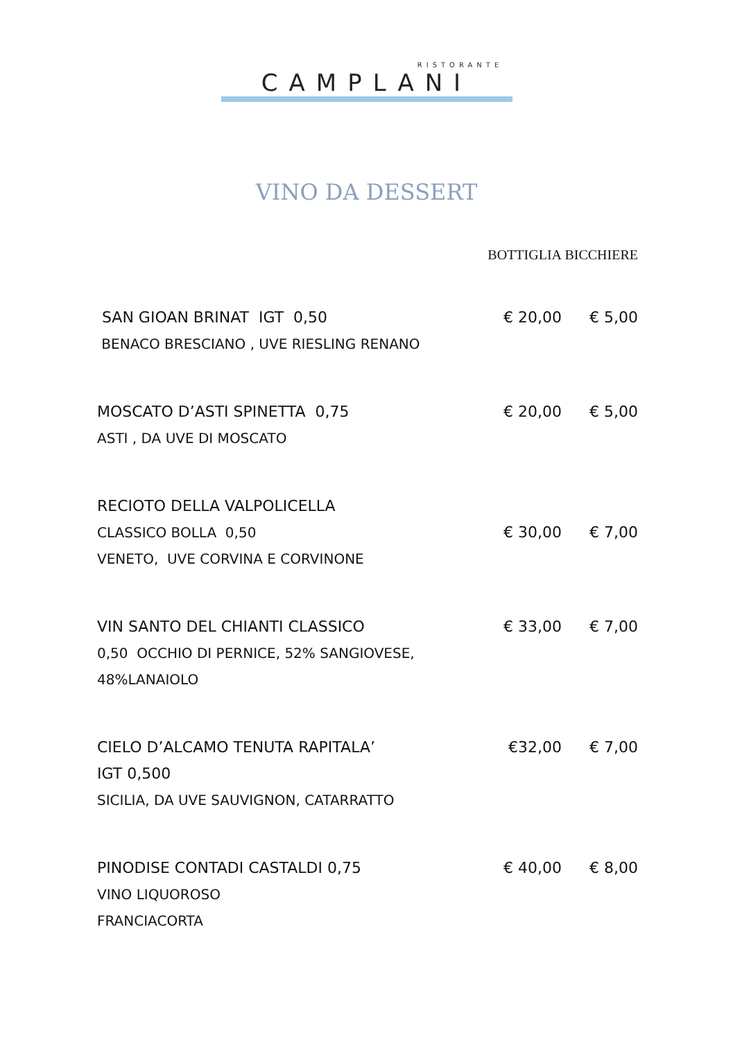RISTORANTE
CAMPLANI
VINO DA DESSERT
| | BOTTIGLIA | BICCHIERE |
| --- | --- | --- |
| SAN GIOAN BRINAT IGT 0,50 BENACO BRESCIANO , UVE RIESLING RENANO | € 20,00 | € 5,00 |
| MOSCATO D’ASTI SPINETTA 0,75 ASTI , DA UVE DI MOSCATO | € 20,00 | € 5,00 |
| RECIOTO DELLA VALPOLICELLA CLASSICO BOLLA 0,50 VENETO, UVE CORVINA E CORVINONE | € 30,00 | € 7,00 |
| VIN SANTO DEL CHIANTI CLASSICO 0,50 OCCHIO DI PERNICE, 52% SANGIOVESE, 48%LANAIOLO | € 33,00 | € 7,00 |
| CIELO D’ALCAMO TENUTA RAPITALA’ IGT 0,500 SICILIA, DA UVE SAUVIGNON, CATARRATTO | €32,00 | € 7,00 |
| PINODISE CONTADI CASTALDI 0,75 VINO LIQUOROSO FRANCIACORTA | € 40,00 | € 8,00 |